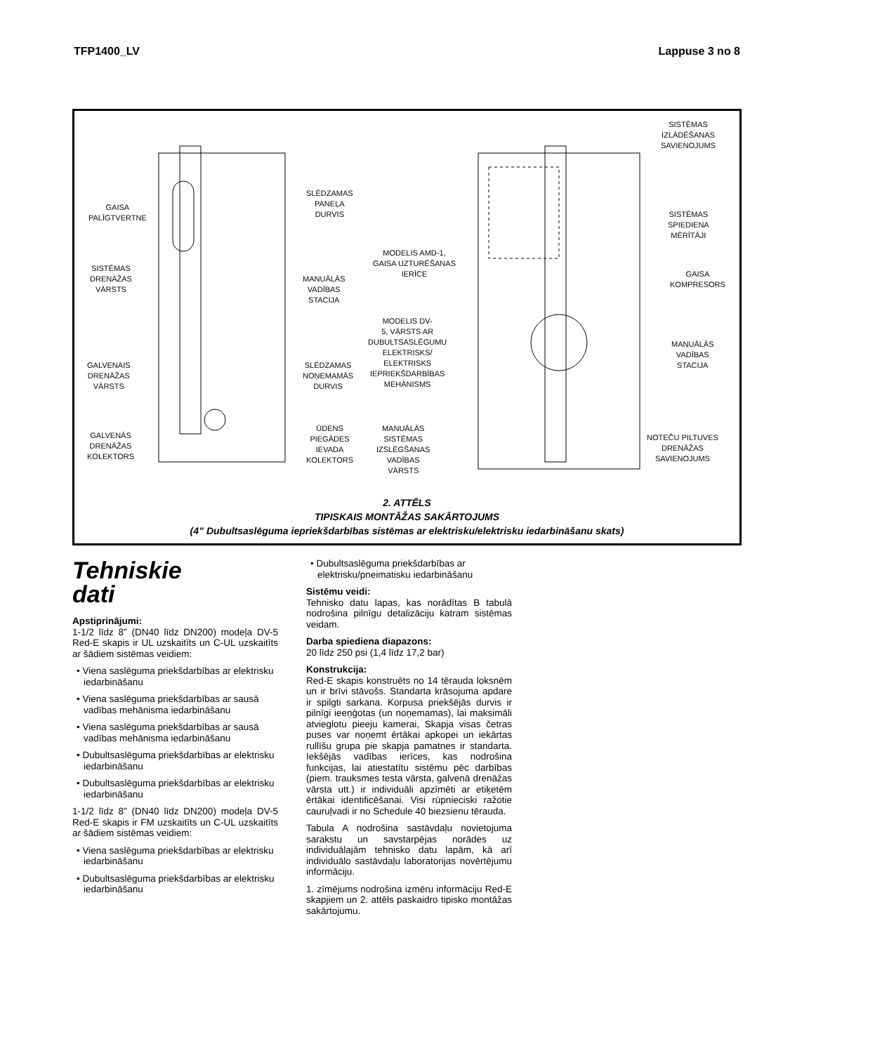TFP1400_LV Lappuse 3 no 8
GAISA
PALĪGTVERTNE
SISTĒMAS
DRENĀŽAS
VĀRSTS
GALVENAIS
DRENĀŽAS
VĀRSTS
GALVENĀS
DRENĀŽAS
KOLEKTORS
SLĒDZAMAS
PANEĻA
DURVIS
MANUĀLĀS
VADĪBAS
STACIJA
SLĒDZAMAS
NOŅEMAMĀS
DURVIS
ŪDENS
PIEGĀDES
IEVADA
KOLEKTORS
MODELIS AMD-1,
GAISA UZTURĒŠANAS
IERĪCE
MODELIS DV-
5, VĀRSTS AR
DUBULTSASLĒGUMU
ELEKTRISKS/
ELEKTRISKS
IEPRIEKŠDARBĪBAS
MEHĀNISMS
MANUĀLĀS
SISTĒMAS
IZSLĒGŠANAS
VADĪBAS
VĀRSTS
SISTĒMAS
IZLĀDĒŠANAS
SAVIENOJUMS
SISTĒMAS
SPIEDIENA
MĒRĪTĀJI
GAISA
KOMPRESORS
MANUĀLĀS
VADĪBAS
STACIJA
NOTEČU PILTUVES
DRENĀŽAS
SAVIENOJUMS
2. ATTĒLS
TIPISKAIS MONTĀŽAS SAKĀRTOJUMS
(4” Dubultsaslēguma iepriekšdarbības sistēmas ar elektrisku/elektrisku iedarbināšanu skats)
Tehniskie
dati
Apstiprinājumi:
1-1/2 līdz 8” (DN40 līdz DN200) modeļa DV-5 Red-E skapis ir UL uzskaitīts un C-UL uzskaitīts ar šādiem sistēmas veidiem:
• Viena saslēguma priekšdarbības ar elektrisku iedarbināšanu
• Viena saslēguma priekšdarbības ar sausā vadības mehānisma iedarbināšanu
• Viena saslēguma priekšdarbības ar sausā vadības mehānisma iedarbināšanu
• Dubultsaslēguma priekšdarbības ar elektrisku iedarbināšanu
• Dubultsaslēguma priekšdarbības ar elektrisku iedarbināšanu
1-1/2 līdz 8” (DN40 līdz DN200) modeļa DV-5 Red-E skapis ir FM uzskaitīts un C-UL uzskaitīts ar šādiem sistēmas veidiem:
• Viena saslēguma priekšdarbības ar elektrisku iedarbināšanu
• Dubultsaslēguma priekšdarbības ar elektrisku iedarbināšanu
• Dubultsaslēguma priekšdarbības ar elektrisku/pneimatisku iedarbināšanu
Sistēmu veidi:
Tehnisko datu lapas, kas norādītas B tabulā nodrošina pilnīgu detalizāciju katram sistēmas veidam.
Darba spiediena diapazons:
20 līdz 250 psi (1,4 līdz 17,2 bar)
Konstrukcija:
Red-E skapis konstruēts no 14 tērauda loksnēm un ir brīvi stāvošs. Standarta krāsojuma apdare ir spilgti sarkana. Korpusa priekšējās durvis ir pilnīgi ieeņģotas (un noņemamas), lai maksimāli atvieglotu pieeju kamerai, Skapja visas četras puses var noņemt ērtākai apkopei un iekārtas rullīšu grupa pie skapja pamatnes ir standarta. Iekšējās vadības ierīces, kas nodrošina funkcijas, lai atiestatītu sistēmu pēc darbības (piem. trauksmes testa vārsta, galvenā drenāžas vārsta utt.) ir individuāli apzīmēti ar etiķetēm ērtākai identificēšanai. Visi rūpnieciski ražotie cauruļvadi ir no Schedule 40 biezsienu tērauda.
Tabula A nodrošina sastāvdaļu novietojuma sarakstu un savstarpējas norādes uz individuālajām tehnisko datu lapām, kā arī individuālo sastāvdaļu laboratorijas novērtējumu informāciju.
1. zīmējums nodrošina izmēru informāciju Red-E skapjiem un 2. attēls paskaidro tipisko montāžas sakārtojumu.